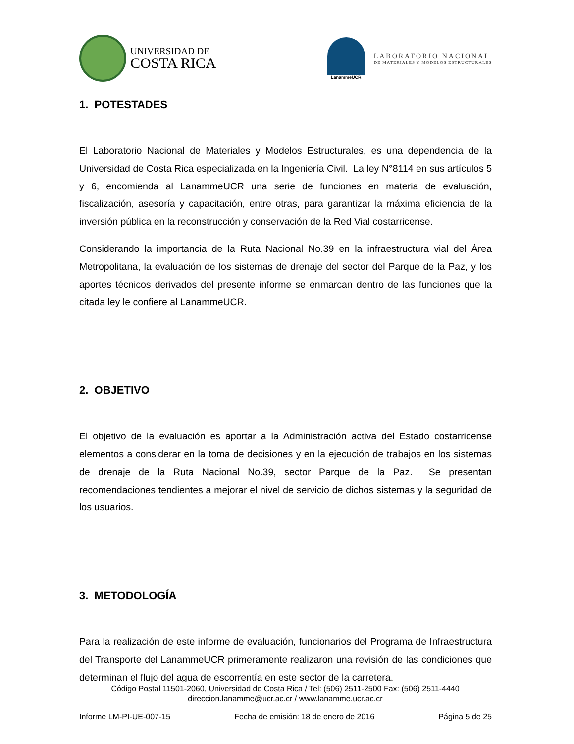UNIVERSIDAD DE
COSTA RICA
LanammeUCR
LABORATORIO NACIONAL
DE MATERIALES Y MODELOS ESTRUCTURALES
1. POTESTADES
El Laboratorio Nacional de Materiales y Modelos Estructurales, es una dependencia de la Universidad de Costa Rica especializada en la Ingeniería Civil. La ley N°8114 en sus artículos 5 y 6, encomienda al LanammeUCR una serie de funciones en materia de evaluación, fiscalización, asesoría y capacitación, entre otras, para garantizar la máxima eficiencia de la inversión pública en la reconstrucción y conservación de la Red Vial costarricense.
Considerando la importancia de la Ruta Nacional No.39 en la infraestructura vial del Área Metropolitana, la evaluación de los sistemas de drenaje del sector del Parque de la Paz, y los aportes técnicos derivados del presente informe se enmarcan dentro de las funciones que la citada ley le confiere al LanammeUCR.
2. OBJETIVO
El objetivo de la evaluación es aportar a la Administración activa del Estado costarricense elementos a considerar en la toma de decisiones y en la ejecución de trabajos en los sistemas de drenaje de la Ruta Nacional No.39, sector Parque de la Paz. Se presentan recomendaciones tendientes a mejorar el nivel de servicio de dichos sistemas y la seguridad de los usuarios.
3. METODOLOGÍA
Para la realización de este informe de evaluación, funcionarios del Programa de Infraestructura del Transporte del LanammeUCR primeramente realizaron una revisión de las condiciones que determinan el flujo del agua de escorrentía en este sector de la carretera.
Código Postal 11501-2060, Universidad de Costa Rica / Tel: (506) 2511-2500 Fax: (506) 2511-4440
direccion.lanamme@ucr.ac.cr / www.lanamme.ucr.ac.cr
Informe LM-PI-UE-007-15 Fecha de emisión: 18 de enero de 2016 Página 5 de 25